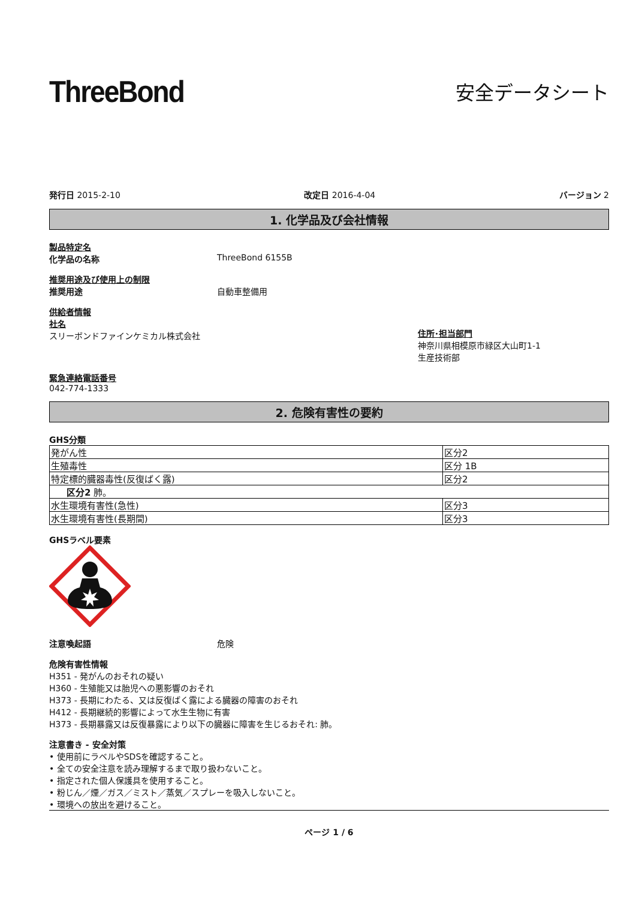ThreeBond
安全データシート
発行日 2015-2-10 改定日 2016-4-04 バージョン 2
1. 化学品及び会社情報
製品特定名
化学品の名称 ThreeBond 6155B
推奨用途及び使用上の制限
推奨用途 自動車整備用
供給者情報
社名
スリーボンドファインケミカル株式会社
住所･担当部門
神奈川県相模原市緑区大山町1-1
生産技術部
緊急連絡電話番号
042-774-1333
2. 危険有害性の要約
GHS分類
| 発がん性 | 区分2 |
| 生殖毒性 | 区分 1B |
| 特定標的臓器毒性(反復ばく露) | 区分2 |
| 区分2 肺。 | |
| 水生環境有害性(急性) | 区分3 |
| 水生環境有害性(長期間) | 区分3 |
GHSラベル要素
注意喚起語 危険
危険有害性情報
H351 - 発がんのおそれの疑い
H360 - 生殖能又は胎児への悪影響のおそれ
H373 - 長期にわたる、又は反復ばく露による臓器の障害のおそれ
H412 - 長期継続的影響によって水生生物に有害
H373 - 長期暴露又は反復暴露により以下の臓器に障害を生じるおそれ: 肺。
注意書き - 安全対策
• 使用前にラベルやSDSを確認すること。
• 全ての安全注意を読み理解するまで取り扱わないこと。
• 指定された個人保護具を使用すること。
• 粉じん／煙／ガス／ミスト／蒸気／スプレーを吸入しないこと。
• 環境への放出を避けること。
ページ 1 / 6